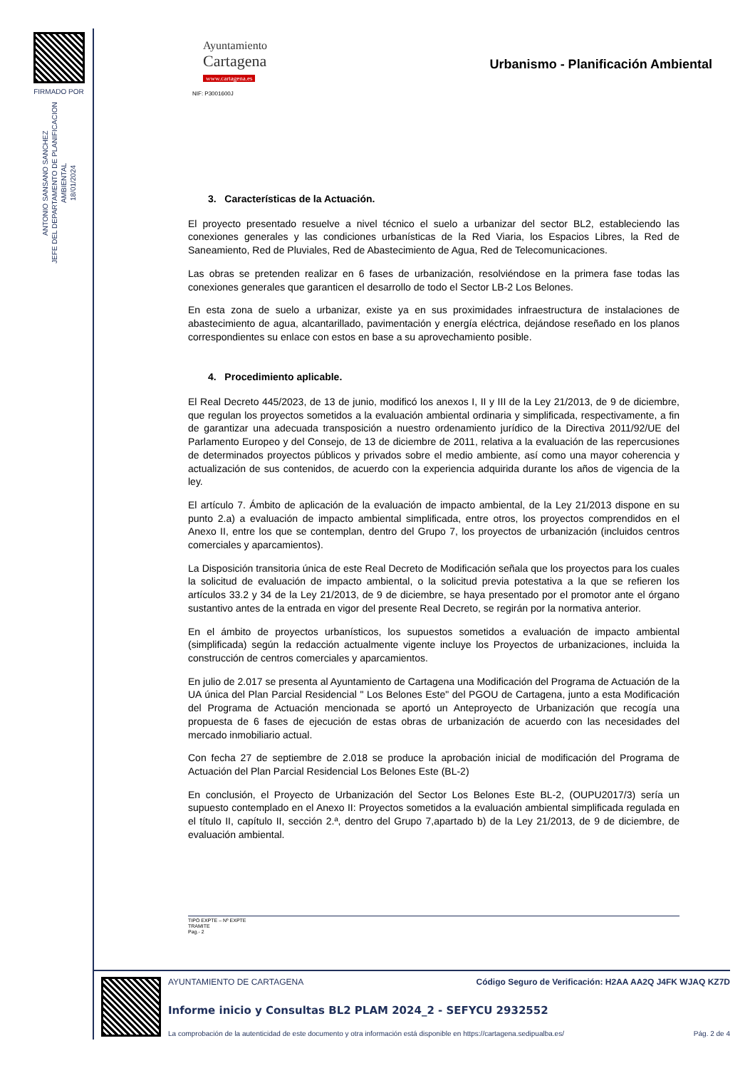FIRMADO POR
ANTONIO SANSANO SANCHEZ
JEFE DEL DEPARTAMENTO DE PLANIFICACION
AMBIENTAL
18/01/2024
Ayuntamiento
Cartagena
www.cartagena.es
NIF: P3001600J
Urbanismo - Planificación Ambiental
3. Características de la Actuación.
El proyecto presentado resuelve a nivel técnico el suelo a urbanizar del sector BL2, estableciendo las conexiones generales y las condiciones urbanísticas de la Red Viaria, los Espacios Libres, la Red de Saneamiento, Red de Pluviales, Red de Abastecimiento de Agua, Red de Telecomunicaciones.
Las obras se pretenden realizar en 6 fases de urbanización, resolviéndose en la primera fase todas las conexiones generales que garanticen el desarrollo de todo el Sector LB-2 Los Belones.
En esta zona de suelo a urbanizar, existe ya en sus proximidades infraestructura de instalaciones de abastecimiento de agua, alcantarillado, pavimentación y energía eléctrica, dejándose reseñado en los planos correspondientes su enlace con estos en base a su aprovechamiento posible.
4. Procedimiento aplicable.
El Real Decreto 445/2023, de 13 de junio, modificó los anexos I, II y III de la Ley 21/2013, de 9 de diciembre, que regulan los proyectos sometidos a la evaluación ambiental ordinaria y simplificada, respectivamente, a fin de garantizar una adecuada transposición a nuestro ordenamiento jurídico de la Directiva 2011/92/UE del Parlamento Europeo y del Consejo, de 13 de diciembre de 2011, relativa a la evaluación de las repercusiones de determinados proyectos públicos y privados sobre el medio ambiente, así como una mayor coherencia y actualización de sus contenidos, de acuerdo con la experiencia adquirida durante los años de vigencia de la ley.
El artículo 7. Ámbito de aplicación de la evaluación de impacto ambiental, de la Ley 21/2013 dispone en su punto 2.a) a evaluación de impacto ambiental simplificada, entre otros, los proyectos comprendidos en el Anexo II, entre los que se contemplan, dentro del Grupo 7, los proyectos de urbanización (incluidos centros comerciales y aparcamientos).
La Disposición transitoria única de este Real Decreto de Modificación señala que los proyectos para los cuales la solicitud de evaluación de impacto ambiental, o la solicitud previa potestativa a la que se refieren los artículos 33.2 y 34 de la Ley 21/2013, de 9 de diciembre, se haya presentado por el promotor ante el órgano sustantivo antes de la entrada en vigor del presente Real Decreto, se regirán por la normativa anterior.
En el ámbito de proyectos urbanísticos, los supuestos sometidos a evaluación de impacto ambiental (simplificada) según la redacción actualmente vigente incluye los Proyectos de urbanizaciones, incluida la construcción de centros comerciales y aparcamientos.
En julio de 2.017 se presenta al Ayuntamiento de Cartagena una Modificación del Programa de Actuación de la UA única del Plan Parcial Residencial " Los Belones Este" del PGOU de Cartagena, junto a esta Modificación del Programa de Actuación mencionada se aportó un Anteproyecto de Urbanización que recogía una propuesta de 6 fases de ejecución de estas obras de urbanización de acuerdo con las necesidades del mercado inmobiliario actual.
Con fecha 27 de septiembre de 2.018 se produce la aprobación inicial de modificación del Programa de Actuación del Plan Parcial Residencial Los Belones Este (BL-2)
En conclusión, el Proyecto de Urbanización del Sector Los Belones Este BL-2, (OUPU2017/3) sería un supuesto contemplado en el Anexo II: Proyectos sometidos a la evaluación ambiental simplificada regulada en el título II, capítulo II, sección 2.ª, dentro del Grupo 7,apartado b) de la Ley 21/2013, de 9 de diciembre, de evaluación ambiental.
TIPO EXPTE – Nº EXPTE
TRAMITE
Pag.- 2
AYUNTAMIENTO DE CARTAGENA Código Seguro de Verificación: H2AA AA2Q J4FK WJAQ KZ7D
Informe inicio y Consultas BL2 PLAM 2024_2 - SEFYCU 2932552
La comprobación de la autenticidad de este documento y otra información está disponible en https://cartagena.sedipualba.es/ Pág. 2 de 4